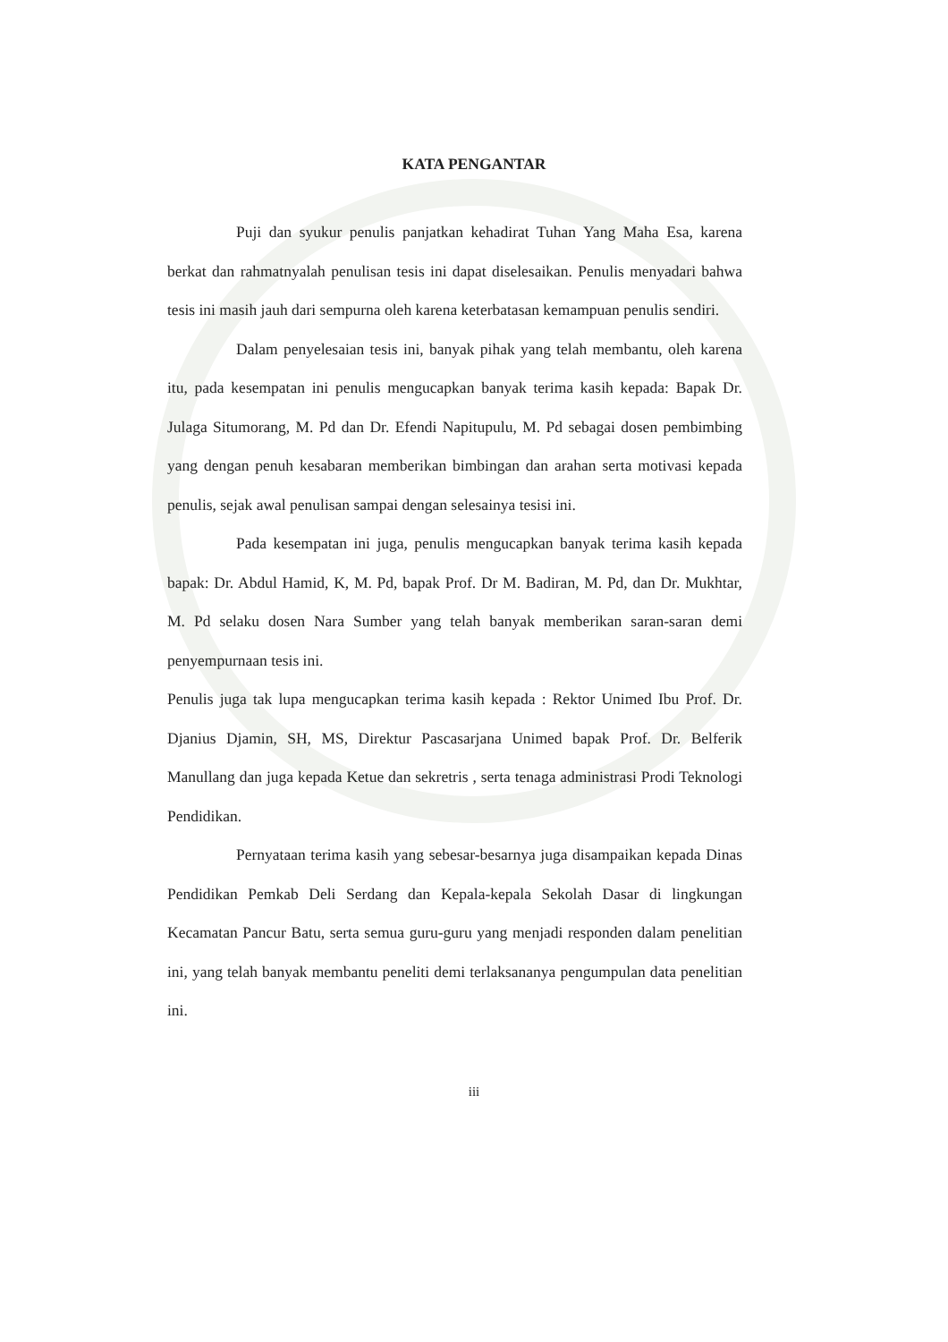KATA PENGANTAR
Puji dan syukur penulis panjatkan kehadirat Tuhan Yang Maha Esa, karena berkat dan rahmatnyalah penulisan tesis ini dapat diselesaikan. Penulis menyadari bahwa tesis ini masih jauh dari sempurna oleh karena keterbatasan kemampuan penulis sendiri.
Dalam penyelesaian tesis ini, banyak pihak yang telah membantu, oleh karena itu, pada kesempatan ini penulis mengucapkan banyak terima kasih kepada: Bapak Dr. Julaga Situmorang, M. Pd dan Dr. Efendi Napitupulu, M. Pd sebagai dosen pembimbing yang dengan penuh kesabaran memberikan bimbingan dan arahan serta motivasi kepada penulis, sejak awal penulisan sampai dengan selesainya tesisi ini.
Pada kesempatan ini juga, penulis mengucapkan banyak terima kasih kepada bapak: Dr. Abdul Hamid, K, M. Pd, bapak Prof. Dr M. Badiran, M. Pd, dan Dr. Mukhtar, M. Pd selaku dosen Nara Sumber yang telah banyak memberikan saran-saran demi penyempurnaan tesis ini.
Penulis juga tak lupa mengucapkan terima kasih kepada : Rektor Unimed Ibu Prof. Dr. Djanius Djamin, SH, MS, Direktur Pascasarjana Unimed bapak Prof. Dr. Belferik Manullang dan juga kepada Ketue dan sekretris , serta tenaga administrasi Prodi Teknologi Pendidikan.
Pernyataan terima kasih yang sebesar-besarnya juga disampaikan kepada Dinas Pendidikan Pemkab Deli Serdang dan Kepala-kepala Sekolah Dasar di lingkungan Kecamatan Pancur Batu, serta semua guru-guru yang menjadi responden dalam penelitian ini, yang telah banyak membantu peneliti demi terlaksananya pengumpulan data penelitian ini.
iii